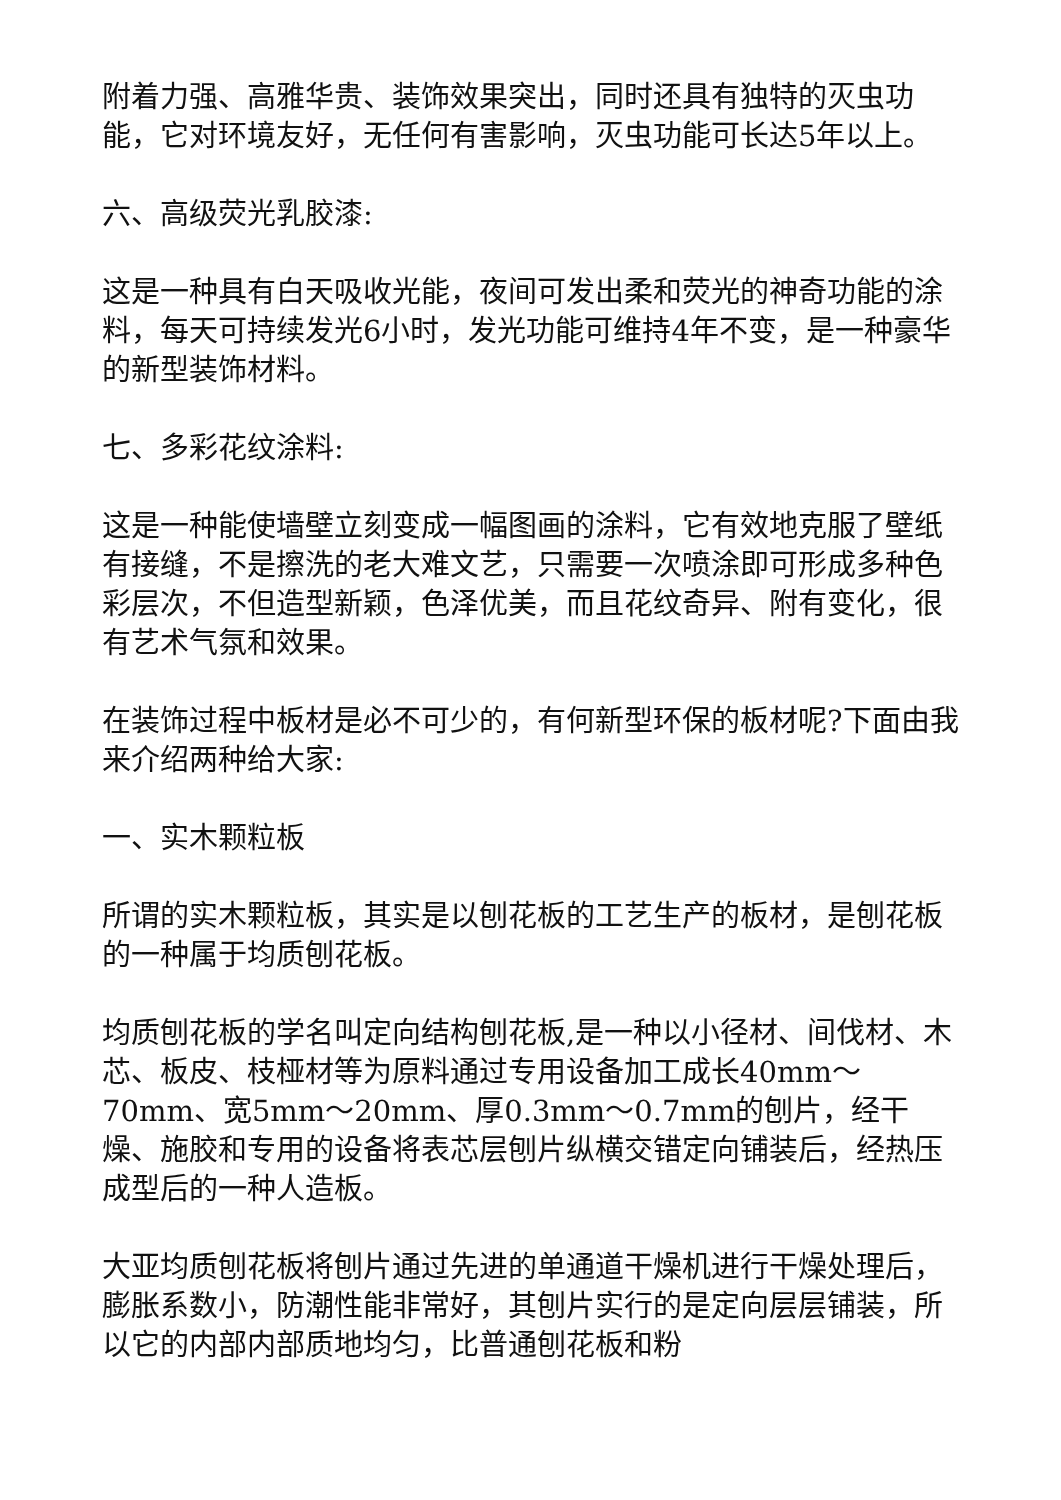附着力强、高雅华贵、装饰效果突出，同时还具有独特的灭虫功能，它对环境友好，无任何有害影响，灭虫功能可长达5年以上。
六、高级荧光乳胶漆:
这是一种具有白天吸收光能，夜间可发出柔和荧光的神奇功能的涂料，每天可持续发光6小时，发光功能可维持4年不变，是一种豪华的新型装饰材料。
七、多彩花纹涂料:
这是一种能使墙壁立刻变成一幅图画的涂料，它有效地克服了壁纸有接缝，不是擦洗的老大难文艺，只需要一次喷涂即可形成多种色彩层次，不但造型新颖，色泽优美，而且花纹奇异、附有变化，很有艺术气氛和效果。
在装饰过程中板材是必不可少的，有何新型环保的板材呢?下面由我来介绍两种给大家:
一、实木颗粒板
所谓的实木颗粒板，其实是以刨花板的工艺生产的板材，是刨花板的一种属于均质刨花板。
均质刨花板的学名叫定向结构刨花板,是一种以小径材、间伐材、木芯、板皮、枝桠材等为原料通过专用设备加工成长40mm～70mm、宽5mm～20mm、厚0.3mm～0.7mm的刨片，经干燥、施胶和专用的设备将表芯层刨片纵横交错定向铺装后，经热压成型后的一种人造板。
大亚均质刨花板将刨片通过先进的单通道干燥机进行干燥处理后，膨胀系数小，防潮性能非常好，其刨片实行的是定向层层铺装，所以它的内部内部质地均匀，比普通刨花板和粉